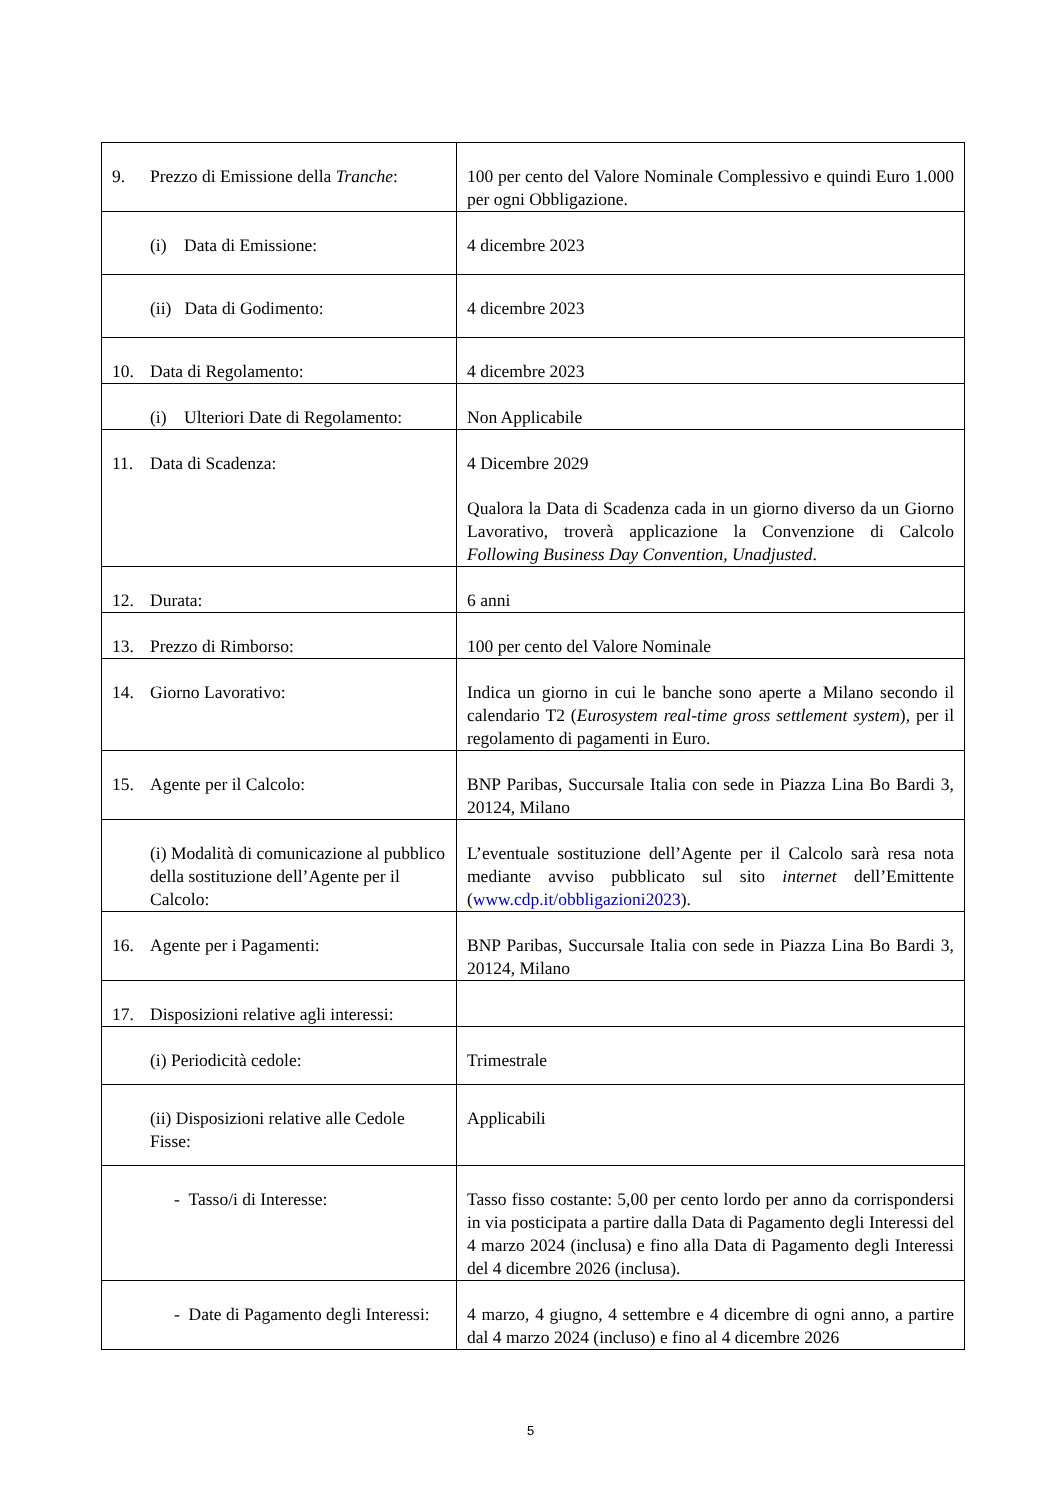| 9. Prezzo di Emissione della Tranche : | 100 per cento del Valore Nominale Complessivo e quindi Euro 1.000 per ogni Obbligazione. |
| (i) Data di Emissione: | 4 dicembre 2023 |
| (ii) Data di Godimento: | 4 dicembre 2023 |
| 10. Data di Regolamento: | 4 dicembre 2023 |
| (i) Ulteriori Date di Regolamento: | Non Applicabile |
| 11. Data di Scadenza: | 4 Dicembre 2029 Qualora la Data di Scadenza cada in un giorno diverso da un Giorno Lavorativo, troverà applicazione la Convenzione di Calcolo Following Business Day Convention, Unadjusted . |
| 12. Durata: | 6 anni |
| 13. Prezzo di Rimborso: | 100 per cento del Valore Nominale |
| 14. Giorno Lavorativo: | Indica un giorno in cui le banche sono aperte a Milano secondo il calendario T2 ( Eurosystem real-time gross settlement system ), per il regolamento di pagamenti in Euro. |
| 15. Agente per il Calcolo: | BNP Paribas, Succursale Italia con sede in Piazza Lina Bo Bardi 3, 20124, Milano |
| (i) Modalità di comunicazione al pubblico della sostituzione dell’Agente per il Calcolo: | L’eventuale sostituzione dell’Agente per il Calcolo sarà resa nota mediante avviso pubblicato sul sito internet dell’Emittente ( www.cdp.it/obbligazioni2023 ). |
| 16. Agente per i Pagamenti: | BNP Paribas, Succursale Italia con sede in Piazza Lina Bo Bardi 3, 20124, Milano |
| 17. Disposizioni relative agli interessi: | |
| (i) Periodicità cedole: | Trimestrale |
| (ii) Disposizioni relative alle Cedole Fisse: | Applicabili |
| - Tasso/i di Interesse: | Tasso fisso costante: 5,00 per cento lordo per anno da corrispondersi in via posticipata a partire dalla Data di Pagamento degli Interessi del 4 marzo 2024 (inclusa) e fino alla Data di Pagamento degli Interessi del 4 dicembre 2026 (inclusa). |
| - Date di Pagamento degli Interessi: | 4 marzo, 4 giugno, 4 settembre e 4 dicembre di ogni anno, a partire dal 4 marzo 2024 (incluso) e fino al 4 dicembre 2026 |
5